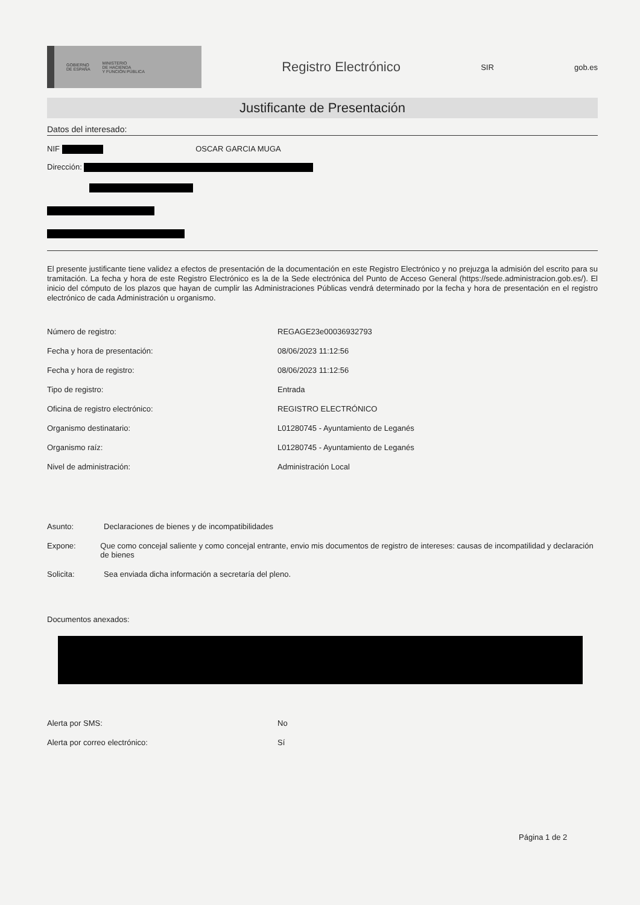GOBIERNO
DE ESPAÑA MINISTERIO
DE HACIENDA
Y FUNCIÓN PÚBLICA
Registro Electrónico
SIR gob.es
Justificante de Presentación
Datos del interesado:
NIF OSCAR GARCIA MUGA
Dirección:
El presente justificante tiene validez a efectos de presentación de la documentación en este Registro Electrónico y no prejuzga la admisión del escrito para su tramitación. La fecha y hora de este Registro Electrónico es la de la Sede electrónica del Punto de Acceso General (https://sede.administracion.gob.es/). El inicio del cómputo de los plazos que hayan de cumplir las Administraciones Públicas vendrá determinado por la fecha y hora de presentación en el registro electrónico de cada Administración u organismo.
Número de registro: REGAGE23e00036932793
Fecha y hora de presentación: 08/06/2023 11:12:56
Fecha y hora de registro: 08/06/2023 11:12:56
Tipo de registro: Entrada
Oficina de registro electrónico: REGISTRO ELECTRÓNICO
Organismo destinatario: L01280745 - Ayuntamiento de Leganés
Organismo raíz: L01280745 - Ayuntamiento de Leganés
Nivel de administración: Administración Local
Asunto: Declaraciones de bienes y de incompatibilidades
Expone: Que como concejal saliente y como concejal entrante, envio mis documentos de registro de intereses: causas de incompatilidad y declaración de bienes
Solicita: Sea enviada dicha información a secretaría del pleno.
Documentos anexados:
Alerta por SMS: No
Alerta por correo electrónico: Sí
Página 1 de 2